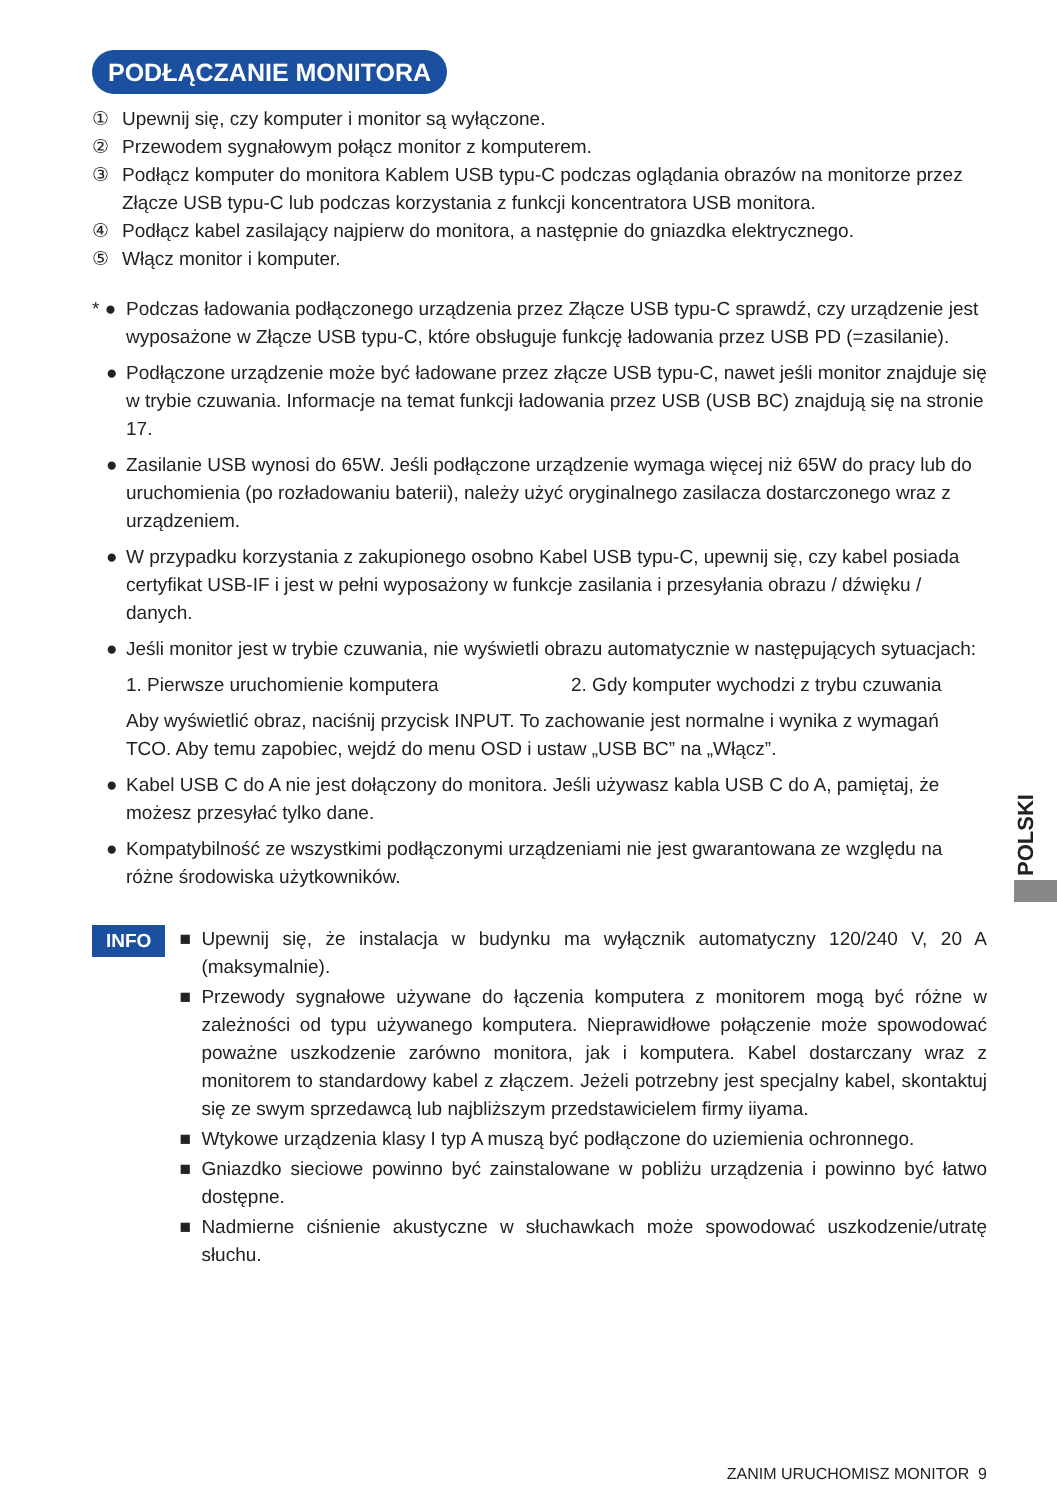PODŁĄCZANIE MONITORA
① Upewnij się, czy komputer i monitor są wyłączone.
② Przewodem sygnałowym połącz monitor z komputerem.
③ Podłącz komputer do monitora Kablem USB typu-C podczas oglądania obrazów na monitorze przez Złącze USB typu-C lub podczas korzystania z funkcji koncentratora USB monitora.
④ Podłącz kabel zasilający najpierw do monitora, a następnie do gniazdka elektrycznego.
⑤ Włącz monitor i komputer.
* ● Podczas ładowania podłączonego urządzenia przez Złącze USB typu-C sprawdź, czy urządzenie jest wyposażone w Złącze USB typu-C, które obsługuje funkcję ładowania przez USB PD (=zasilanie).
● Podłączone urządzenie może być ładowane przez złącze USB typu-C, nawet jeśli monitor znajduje się w trybie czuwania. Informacje na temat funkcji ładowania przez USB (USB BC) znajdują się na stronie 17.
● Zasilanie USB wynosi do 65W. Jeśli podłączone urządzenie wymaga więcej niż 65W do pracy lub do uruchomienia (po rozładowaniu baterii), należy użyć oryginalnego zasilacza dostarczonego wraz z urządzeniem.
● W przypadku korzystania z zakupionego osobno Kabel USB typu-C, upewnij się, czy kabel posiada certyfikat USB-IF i jest w pełni wyposażony w funkcje zasilania i przesyłania obrazu / dźwięku / danych.
● Jeśli monitor jest w trybie czuwania, nie wyświetli obrazu automatycznie w następujących sytuacjach:
1. Pierwsze uruchomienie komputera 2. Gdy komputer wychodzi z trybu czuwania
Aby wyświetlić obraz, naciśnij przycisk INPUT. To zachowanie jest normalne i wynika z wymagań TCO. Aby temu zapobiec, wejdź do menu OSD i ustaw „USB BC” na „Włącz”.
● Kabel USB C do A nie jest dołączony do monitora. Jeśli używasz kabla USB C do A, pamiętaj, że możesz przesyłać tylko dane.
● Kompatybilność ze wszystkimi podłączonymi urządzeniami nie jest gwarantowana ze względu na różne środowiska użytkowników.
INFO
■ Upewnij się, że instalacja w budynku ma wyłącznik automatyczny 120/240 V, 20 A (maksymalnie).
■ Przewody sygnałowe używane do łączenia komputera z monitorem mogą być różne w zależności od typu używanego komputera. Nieprawidłowe połączenie może spowodować poważne uszkodzenie zarówno monitora, jak i komputera. Kabel dostarczany wraz z monitorem to standardowy kabel z złączem. Jeżeli potrzebny jest specjalny kabel, skontaktuj się ze swym sprzedawcą lub najbliższym przedstawicielem firmy iiyama.
■ Wtykowe urządzenia klasy I typ A muszą być podłączone do uziemienia ochronnego.
■ Gniazdko sieciowe powinno być zainstalowane w pobliżu urządzenia i powinno być łatwo dostępne.
■ Nadmierne ciśnienie akustyczne w słuchawkach może spowodować uszkodzenie/utratę słuchu.
POLSKI
ZANIM URUCHOMISZ MONITOR 9